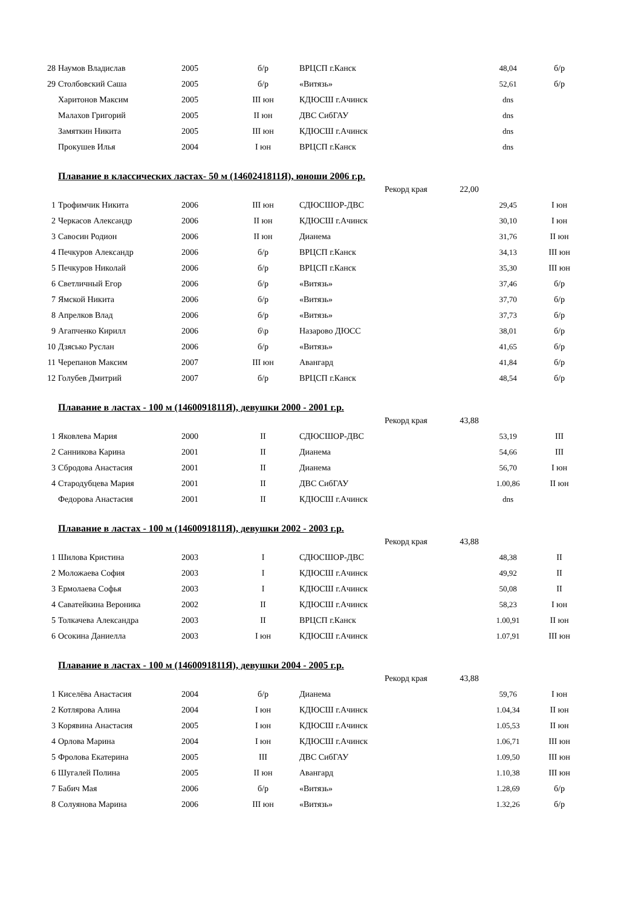| 28 | Наумов Владислав | 2005 | б/р | ВРЦСП г.Канск | 48,04 | б/р |
| 29 | Столбовский Саша | 2005 | б/р | «Витязь» | 52,61 | б/р |
| | Харитонов Максим | 2005 | III юн | КДЮСШ г.Ачинск | dns | |
| | Малахов Григорий | 2005 | II юн | ДВС СибГАУ | dns | |
| | Замяткин Никита | 2005 | III юн | КДЮСШ г.Ачинск | dns | |
| | Прокушев Илья | 2004 | I юн | ВРЦСП г.Канск | dns | |
Плавание в классических ластах- 50 м (1460241811Я), юноши 2006 г.р.
Рекорд края 22,00
| 1 | Трофимчик Никита | 2006 | III юн | СДЮСШОР-ДВС | 29,45 | I юн |
| 2 | Черкасов Александр | 2006 | II юн | КДЮСШ г.Ачинск | 30,10 | I юн |
| 3 | Савосин Родион | 2006 | II юн | Дианема | 31,76 | II юн |
| 4 | Печкуров Александр | 2006 | б/р | ВРЦСП г.Канск | 34,13 | III юн |
| 5 | Печкуров Николай | 2006 | б/р | ВРЦСП г.Канск | 35,30 | III юн |
| 6 | Светличный Егор | 2006 | б/р | «Витязь» | 37,46 | б/р |
| 7 | Ямской Никита | 2006 | б/р | «Витязь» | 37,70 | б/р |
| 8 | Апрелков Влад | 2006 | б/р | «Витязь» | 37,73 | б/р |
| 9 | Агапченко Кирилл | 2006 | б\р | Назарово ДЮСС | 38,01 | б/р |
| 10 | Дзясько Руслан | 2006 | б/р | «Витязь» | 41,65 | б/р |
| 11 | Черепанов Максим | 2007 | III юн | Авангард | 41,84 | б/р |
| 12 | Голубев Дмитрий | 2007 | б/р | ВРЦСП г.Канск | 48,54 | б/р |
Плавание в ластах - 100 м (1460091811Я), девушки 2000 - 2001 г.р.
Рекорд края 43,88
| 1 | Яковлева Мария | 2000 | II | СДЮСШОР-ДВС | 53,19 | III |
| 2 | Санникова Карина | 2001 | II | Дианема | 54,66 | III |
| 3 | Сбродова Анастасия | 2001 | II | Дианема | 56,70 | I юн |
| 4 | Стародубцева Мария | 2001 | II | ДВС СибГАУ | 1.00,86 | II юн |
| | Федорова Анастасия | 2001 | II | КДЮСШ г.Ачинск | dns | |
Плавание в ластах - 100 м (1460091811Я), девушки 2002 - 2003 г.р.
Рекорд края 43,88
| 1 | Шилова Кристина | 2003 | I | СДЮСШОР-ДВС | 48,38 | II |
| 2 | Моложаева София | 2003 | I | КДЮСШ г.Ачинск | 49,92 | II |
| 3 | Ермолаева Софья | 2003 | I | КДЮСШ г.Ачинск | 50,08 | II |
| 4 | Саватейкина Вероника | 2002 | II | КДЮСШ г.Ачинск | 58,23 | I юн |
| 5 | Толкачева Александра | 2003 | II | ВРЦСП г.Канск | 1.00,91 | II юн |
| 6 | Осокина Даниелла | 2003 | I юн | КДЮСШ г.Ачинск | 1.07,91 | III юн |
Плавание в ластах - 100 м (1460091811Я), девушки 2004 - 2005 г.р.
Рекорд края 43,88
| 1 | Киселёва Анастасия | 2004 | б/р | Дианема | 59,76 | I юн |
| 2 | Котлярова Алина | 2004 | I юн | КДЮСШ г.Ачинск | 1.04,34 | II юн |
| 3 | Корявина Анастасия | 2005 | I юн | КДЮСШ г.Ачинск | 1.05,53 | II юн |
| 4 | Орлова Марина | 2004 | I юн | КДЮСШ г.Ачинск | 1.06,71 | III юн |
| 5 | Фролова Екатерина | 2005 | III | ДВС СибГАУ | 1.09,50 | III юн |
| 6 | Шугалей Полина | 2005 | II юн | Авангард | 1.10,38 | III юн |
| 7 | Бабич Мая | 2006 | б/р | «Витязь» | 1.28,69 | б/р |
| 8 | Солуянова Марина | 2006 | III юн | «Витязь» | 1.32,26 | б/р |